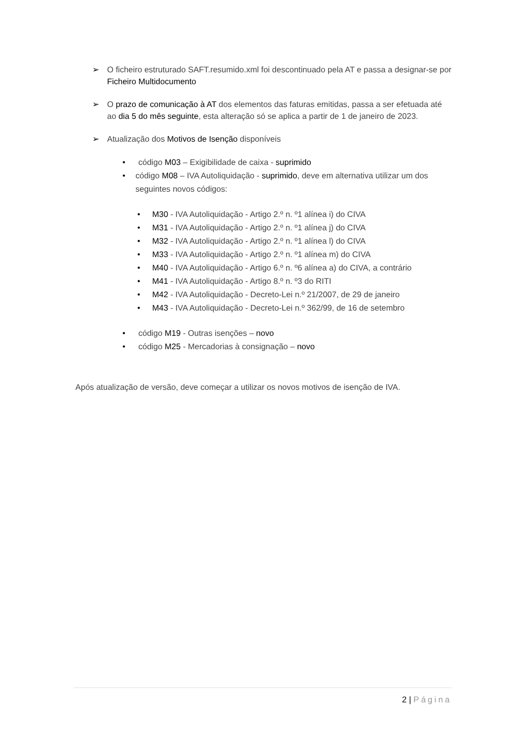➢ O ficheiro estruturado SAFT.resumido.xml foi descontinuado pela AT e passa a designar-se por Ficheiro Multidocumento
➢ O prazo de comunicação à AT dos elementos das faturas emitidas, passa a ser efetuada até ao dia 5 do mês seguinte, esta alteração só se aplica a partir de 1 de janeiro de 2023.
➢ Atualização dos Motivos de Isenção disponíveis
• código M03 – Exigibilidade de caixa - suprimido
• código M08 – IVA Autoliquidação - suprimido, deve em alternativa utilizar um dos seguintes novos códigos:
• M30 - IVA Autoliquidação - Artigo 2.º n. º1 alínea i) do CIVA
• M31 - IVA Autoliquidação - Artigo 2.º n. º1 alínea j) do CIVA
• M32 - IVA Autoliquidação - Artigo 2.º n. º1 alínea l) do CIVA
• M33 - IVA Autoliquidação - Artigo 2.º n. º1 alínea m) do CIVA
• M40 - IVA Autoliquidação - Artigo 6.º n. º6 alínea a) do CIVA, a contrário
• M41 - IVA Autoliquidação - Artigo 8.º n. º3 do RITI
• M42 - IVA Autoliquidação - Decreto-Lei n.º 21/2007, de 29 de janeiro
• M43 - IVA Autoliquidação - Decreto-Lei n.º 362/99, de 16 de setembro
• código M19 - Outras isenções – novo
• código M25 - Mercadorias à consignação – novo
Após atualização de versão, deve começar a utilizar os novos motivos de isenção de IVA.
2 | Página